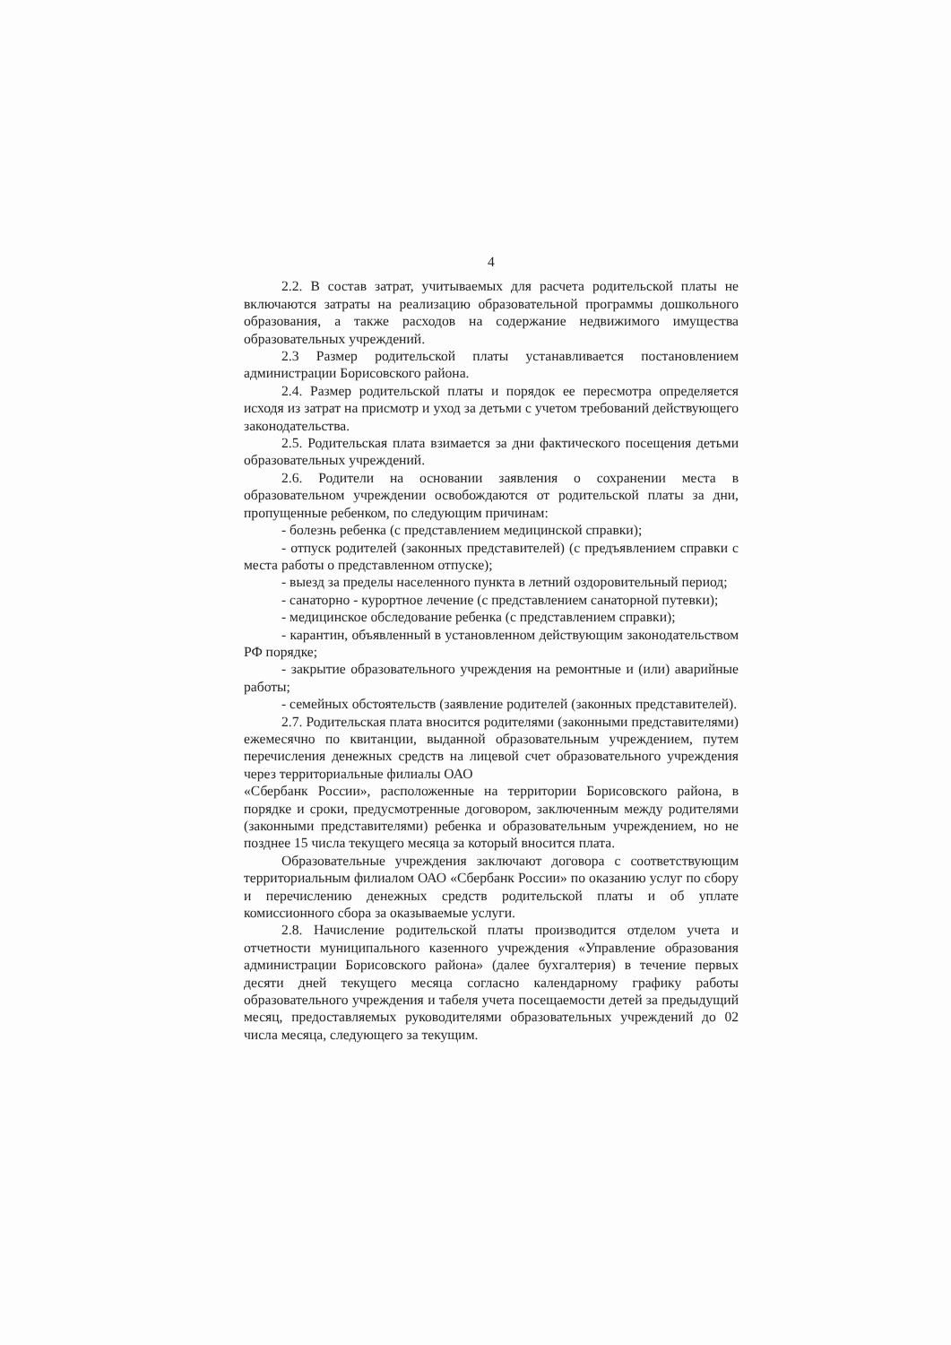4
2.2. В состав затрат, учитываемых для расчета родительской платы не включаются затраты на реализацию образовательной программы дошкольного образования, а также расходов на содержание недвижимого имущества образовательных учреждений.
2.3 Размер родительской платы устанавливается постановлением администрации Борисовского района.
2.4. Размер родительской платы и порядок ее пересмотра определяется исходя из затрат на присмотр и уход за детьми с учетом требований действующего законодательства.
2.5. Родительская плата взимается за дни фактического посещения детьми образовательных учреждений.
2.6. Родители на основании заявления о сохранении места в образовательном учреждении освобождаются от родительской платы за дни, пропущенные ребенком, по следующим причинам:
- болезнь ребенка (с представлением медицинской справки);
- отпуск родителей (законных представителей) (с предъявлением справки с места работы о представленном отпуске);
- выезд за пределы населенного пункта в летний оздоровительный период;
- санаторно - курортное лечение (с представлением санаторной путевки);
- медицинское обследование ребенка (с представлением справки);
- карантин, объявленный в установленном действующим законодательством РФ порядке;
- закрытие образовательного учреждения на ремонтные и (или) аварийные работы;
- семейных обстоятельств (заявление родителей (законных представителей).
2.7. Родительская плата вносится родителями (законными представителями) ежемесячно по квитанции, выданной образовательным учреждением, путем перечисления денежных средств на лицевой счет образовательного учреждения через территориальные филиалы ОАО
«Сбербанк России», расположенные на территории Борисовского района, в порядке и сроки, предусмотренные договором, заключенным между родителями (законными представителями) ребенка и образовательным учреждением, но не позднее 15 числа текущего месяца за который вносится плата.
Образовательные учреждения заключают договора с соответствующим территориальным филиалом ОАО «Сбербанк России» по оказанию услуг по сбору и перечислению денежных средств родительской платы и об уплате комиссионного сбора за оказываемые услуги.
2.8. Начисление родительской платы производится отделом учета и отчетности муниципального казенного учреждения «Управление образования администрации Борисовского района» (далее бухгалтерия) в течение первых десяти дней текущего месяца согласно календарному графику работы образовательного учреждения и табеля учета посещаемости детей за предыдущий месяц, предоставляемых руководителями образовательных учреждений до 02 числа месяца, следующего за текущим.